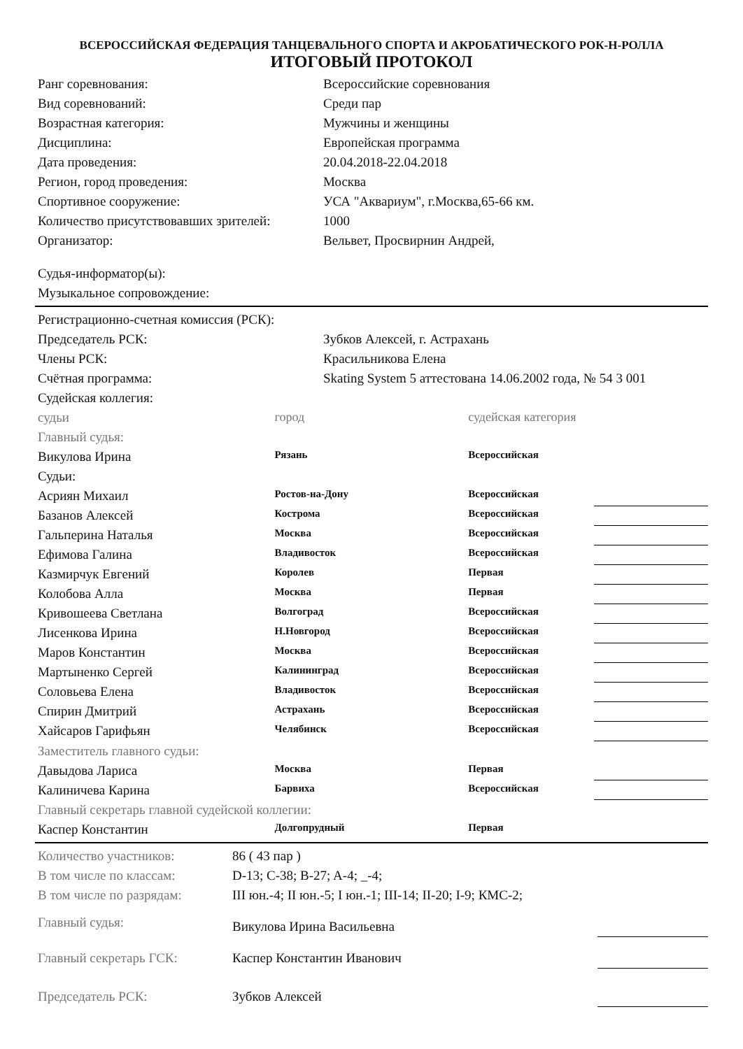ВСЕРОССИЙСКАЯ ФЕДЕРАЦИЯ ТАНЦЕВАЛЬНОГО СПОРТА И АКРОБАТИЧЕСКОГО РОК-Н-РОЛЛА
ИТОГОВЫЙ ПРОТОКОЛ
| Ранг соревнования: | Всероссийские соревнования |
| Вид соревнований: | Среди пар |
| Возрастная категория: | Мужчины и женщины |
| Дисциплина: | Европейская программа |
| Дата проведения: | 20.04.2018-22.04.2018 |
| Регион, город проведения: | Москва |
| Спортивное сооружение: | УСА "Аквариум", г.Москва,65-66 км. |
| Количество присутствовавших зрителей: | 1000 |
| Организатор: | Вельвет, Просвирнин Андрей, |
| Судья-информатор(ы): | |
| Музыкальное сопровождение: | |
| Регистрационно-счетная комиссия (РСК): | |
| Председатель РСК: | Зубков Алексей, г. Астрахань |
| Члены РСК: | Красильникова Елена |
| Счётная программа: | Skating System 5 аттестована 14.06.2002 года, № 54 3 001 |
| Судейская коллегия: | |
| судьи | город | судейская категория | |
| Главный судья: | | | |
| Викулова Ирина | Рязань | Всероссийская | |
| Судьи: | | | |
| Асриян Михаил | Ростов-на-Дону | Всероссийская | |
| Базанов Алексей | Кострома | Всероссийская | |
| Гальперина Наталья | Москва | Всероссийская | |
| Ефимова Галина | Владивосток | Всероссийская | |
| Казмирчук Евгений | Королев | Первая | |
| Колобова Алла | Москва | Первая | |
| Кривошеева Светлана | Волгоград | Всероссийская | |
| Лисенкова Ирина | Н.Новгород | Всероссийская | |
| Маров Константин | Москва | Всероссийская | |
| Мартыненко Сергей | Калининград | Всероссийская | |
| Соловьева Елена | Владивосток | Всероссийская | |
| Спирин Дмитрий | Астрахань | Всероссийская | |
| Хайсаров Гарифьян | Челябинск | Всероссийская | |
| Заместитель главного судьи: | | | |
| Давыдова Лариса | Москва | Первая | |
| Калиничева Карина | Барвиха | Всероссийская | |
| Главный секретарь главной судейской коллегии: | | | |
| Каспер Константин | Долгопрудный | Первая | |
| Количество участников: | 86 ( 43 пар ) | |
| В том числе по классам: | D-13; C-38; B-27; A-4; _-4; | |
| В том числе по разрядам: | III юн.-4; II юн.-5; I юн.-1; III-14; II-20; I-9; КМС-2; | |
| Главный судья: | Викулова Ирина Васильевна | |
| Главный секретарь ГСК: | Каспер Константин Иванович | |
| Председатель РСК: | Зубков Алексей | |